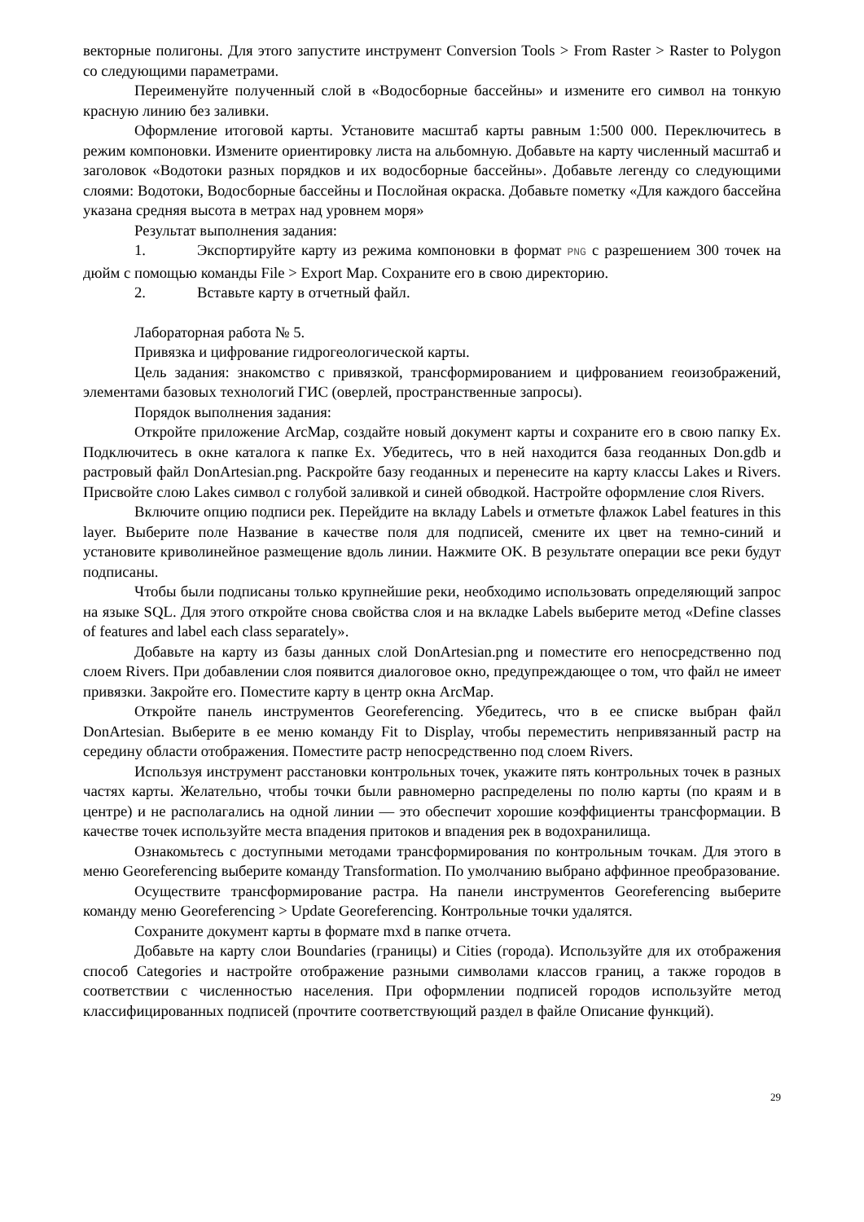векторные полигоны. Для этого запустите инструмент Conversion Tools > From Raster > Raster to Polygon со следующими параметрами.
Переименуйте полученный слой в «Водосборные бассейны» и измените его символ на тонкую красную линию без заливки.
Оформление итоговой карты. Установите масштаб карты равным 1:500 000. Переключитесь в режим компоновки. Измените ориентировку листа на альбомную. Добавьте на карту численный масштаб и заголовок «Водотоки разных порядков и их водосборные бассейны». Добавьте легенду со следующими слоями: Водотоки, Водосборные бассейны и Послойная окраска. Добавьте пометку «Для каждого бассейна указана средняя высота в метрах над уровнем моря»
Результат выполнения задания:
1. Экспортируйте карту из режима компоновки в формат PNG с разрешением 300 точек на дюйм с помощью команды File > Export Map. Сохраните его в свою директорию.
2. Вставьте карту в отчетный файл.
Лабораторная работа № 5.
Привязка и цифрование гидрогеологической карты.
Цель задания: знакомство с привязкой, трансформированием и цифрованием геоизображений, элементами базовых технологий ГИС (оверлей, пространственные запросы).
Порядок выполнения задания:
Откройте приложение ArcMap, создайте новый документ карты и сохраните его в свою папку Ex. Подключитесь в окне каталога к папке Ex. Убедитесь, что в ней находится база геоданных Don.gdb и растровый файл DonArtesian.png. Раскройте базу геоданных и перенесите на карту классы Lakes и Rivers. Присвойте слою Lakes символ с голубой заливкой и синей обводкой. Настройте оформление слоя Rivers.
Включите опцию подписи рек. Перейдите на вкладу Labels и отметьте флажок Label features in this layer. Выберите поле Название в качестве поля для подписей, смените их цвет на темно-синий и установите криволинейное размещение вдоль линии. Нажмите OK. В результате операции все реки будут подписаны.
Чтобы были подписаны только крупнейшие реки, необходимо использовать определяющий запрос на языке SQL. Для этого откройте снова свойства слоя и на вкладке Labels выберите метод «Define classes of features and label each class separately».
Добавьте на карту из базы данных слой DonArtesian.png и поместите его непосредственно под слоем Rivers. При добавлении слоя появится диалоговое окно, предупреждающее о том, что файл не имеет привязки. Закройте его. Поместите карту в центр окна ArcMap.
Откройте панель инструментов Georeferencing. Убедитесь, что в ее списке выбран файл DonArtesian. Выберите в ее меню команду Fit to Display, чтобы переместить непривязанный растр на середину области отображения. Поместите растр непосредственно под слоем Rivers.
Используя инструмент расстановки контрольных точек, укажите пять контрольных точек в разных частях карты. Желательно, чтобы точки были равномерно распределены по полю карты (по краям и в центре) и не располагались на одной линии — это обеспечит хорошие коэффициенты трансформации. В качестве точек используйте места впадения притоков и впадения рек в водохранилища.
Ознакомьтесь с доступными методами трансформирования по контрольным точкам. Для этого в меню Georeferencing выберите команду Transformation. По умолчанию выбрано аффинное преобразование.
Осуществите трансформирование растра. На панели инструментов Georeferencing выберите команду меню Georeferencing > Update Georeferencing. Контрольные точки удалятся.
Сохраните документ карты в формате mxd в папке отчета.
Добавьте на карту слои Boundaries (границы) и Cities (города). Используйте для их отображения способ Categories и настройте отображение разными символами классов границ, а также городов в соответствии с численностью населения. При оформлении подписей городов используйте метод классифицированных подписей (прочтите соответствующий раздел в файле Описание функций).
29